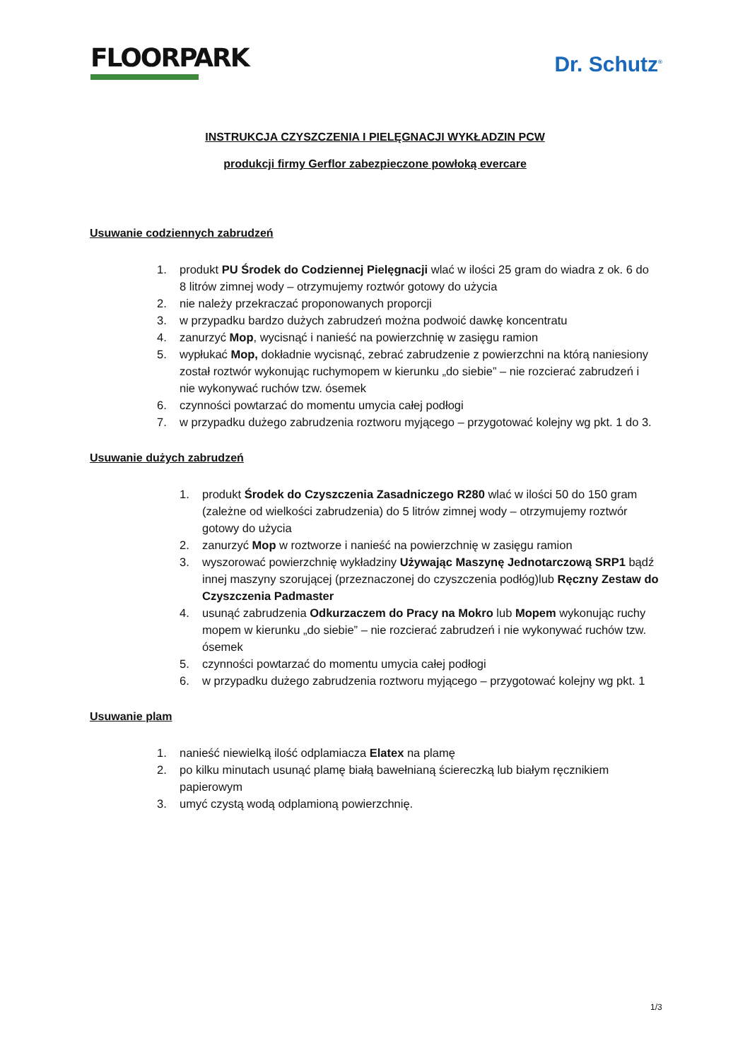FLOORPARK
Dr. Schutz<sup>®</sup>
INSTRUKCJA CZYSZCZENIA I PIELĘGNACJI WYKŁADZIN PCW
produkcji firmy Gerflor zabezpieczone powłoką evercare
Usuwanie codziennych zabrudzeń
1. produkt PU Środek do Codziennej Pielęgnacji wlać w ilości 25 gram do wiadra z ok. 6 do 8 litrów zimnej wody – otrzymujemy roztwór gotowy do użycia
2. nie należy przekraczać proponowanych proporcji
3. w przypadku bardzo dużych zabrudzeń można podwoić dawkę koncentratu
4. zanurzyć Mop, wycisnąć i nanieść na powierzchnię w zasięgu ramion
5. wypłukać Mop, dokładnie wycisnąć, zebrać zabrudzenie z powierzchni na którą naniesiony został roztwór wykonując ruchymopem w kierunku „do siebie” – nie rozcierać zabrudzeń i nie wykonywać ruchów tzw. ósemek
6. czynności powtarzać do momentu umycia całej podłogi
7. w przypadku dużego zabrudzenia roztworu myjącego – przygotować kolejny wg pkt. 1 do 3.
Usuwanie dużych zabrudzeń
1. produkt Środek do Czyszczenia Zasadniczego R280 wlać w ilości 50 do 150 gram (zależne od wielkości zabrudzenia) do 5 litrów zimnej wody – otrzymujemy roztwór gotowy do użycia
2. zanurzyć Mop w roztworze i nanieść na powierzchnię w zasięgu ramion
3. wyszorować powierzchnię wykładziny Używając Maszynę Jednotarczową SRP1 bądź innej maszyny szorującej (przeznaczonej do czyszczenia podłóg)lub Ręczny Zestaw do Czyszczenia Padmaster
4. usunąć zabrudzenia Odkurzaczem do Pracy na Mokro lub Mopem wykonując ruchy mopem w kierunku „do siebie” – nie rozcierać zabrudzeń i nie wykonywać ruchów tzw. ósemek
5. czynności powtarzać do momentu umycia całej podłogi
6. w przypadku dużego zabrudzenia roztworu myjącego – przygotować kolejny wg pkt. 1
Usuwanie plam
1. nanieść niewielką ilość odplamiacza Elatex na plamę
2. po kilku minutach usunąć plamę białą bawełnianą ściereczką lub białym ręcznikiem papierowym
3. umyć czystą wodą odplamioną powierzchnię.
1/3